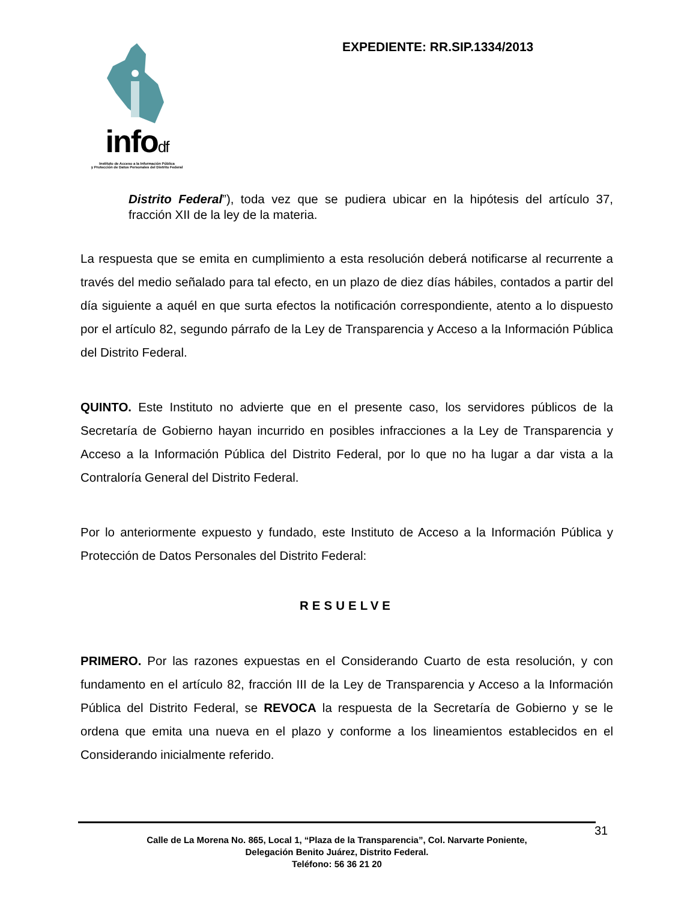infodf
Instituto de Acceso a la Información Pública
y Protección de Datos Personales del Distrito Federal
EXPEDIENTE: RR.SIP.1334/2013
Distrito Federal”), toda vez que se pudiera ubicar en la hipótesis del artículo 37, fracción XII de la ley de la materia.
La respuesta que se emita en cumplimiento a esta resolución deberá notificarse al recurrente a través del medio señalado para tal efecto, en un plazo de diez días hábiles, contados a partir del día siguiente a aquél en que surta efectos la notificación correspondiente, atento a lo dispuesto por el artículo 82, segundo párrafo de la Ley de Transparencia y Acceso a la Información Pública del Distrito Federal.
QUINTO. Este Instituto no advierte que en el presente caso, los servidores públicos de la Secretaría de Gobierno hayan incurrido en posibles infracciones a la Ley de Transparencia y Acceso a la Información Pública del Distrito Federal, por lo que no ha lugar a dar vista a la Contraloría General del Distrito Federal.
Por lo anteriormente expuesto y fundado, este Instituto de Acceso a la Información Pública y Protección de Datos Personales del Distrito Federal:
RESUELVE
PRIMERO. Por las razones expuestas en el Considerando Cuarto de esta resolución, y con fundamento en el artículo 82, fracción III de la Ley de Transparencia y Acceso a la Información Pública del Distrito Federal, se REVOCA la respuesta de la Secretaría de Gobierno y se le ordena que emita una nueva en el plazo y conforme a los lineamientos establecidos en el Considerando inicialmente referido.
Calle de La Morena No. 865, Local 1, “Plaza de la Transparencia”, Col. Narvarte Poniente,
Delegación Benito Juárez, Distrito Federal.
Teléfono: 56 36 21 20
31